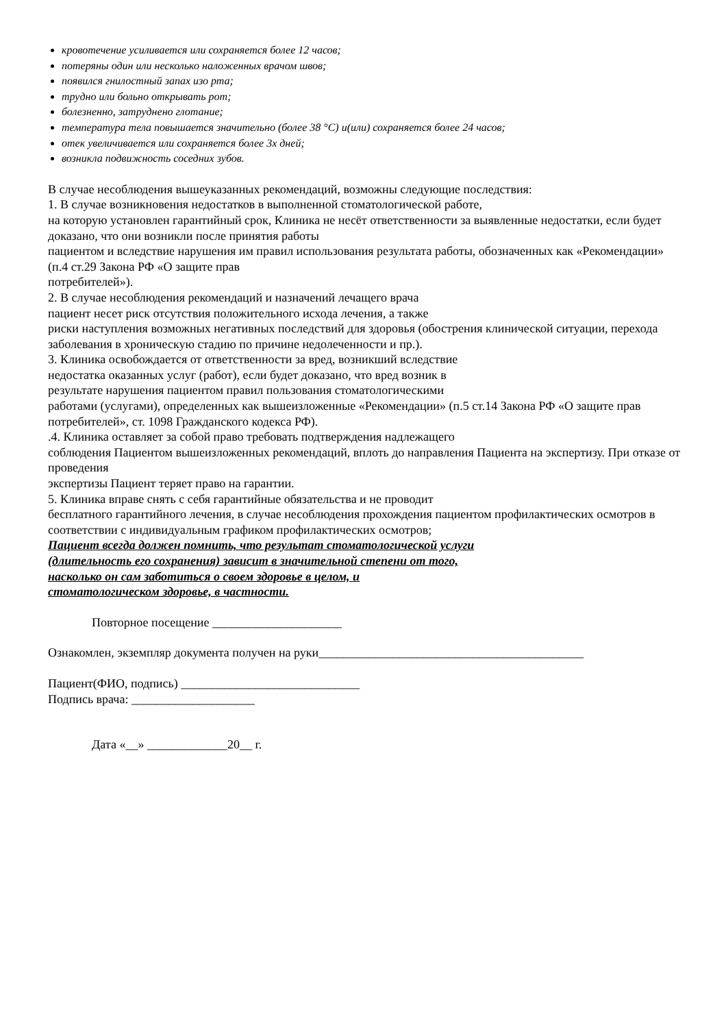кровотечение усиливается или сохраняется более 12 часов;
потеряны один или несколько наложенных врачом швов;
появился гнилостный запах изо рта;
трудно или больно открывать рот;
болезненно, затруднено глотание;
температура тела повышается значительно (более 38 °С) и(или) сохраняется более 24 часов;
отек увеличивается или сохраняется более 3х дней;
возникла подвижность соседних зубов.
В случае несоблюдения вышеуказанных рекомендаций, возможны следующие последствия:
1. В случае возникновения недостатков в выполненной стоматологической работе,
на которую установлен гарантийный срок, Клиника не несёт ответственности за выявленные недостатки, если будет доказано, что они возникли после принятия работы
пациентом и вследствие нарушения им правил использования результата работы, обозначенных как «Рекомендации» (п.4 ст.29 Закона РФ «О защите прав
потребителей»).
2. В случае несоблюдения рекомендаций и назначений лечащего врача
пациент несет риск отсутствия положительного исхода лечения, а также
риски наступления возможных негативных последствий для здоровья (обострения клинической ситуации, перехода заболевания в хроническую стадию по причине недолеченности и пр.).
3. Клиника освобождается от ответственности за вред, возникший вследствие
недостатка оказанных услуг (работ), если будет доказано, что вред возник в
результате нарушения пациентом правил пользования стоматологическими
работами (услугами), определенных как вышеизложенные «Рекомендации» (п.5 ст.14 Закона РФ «О защите прав потребителей», ст. 1098 Гражданского кодекса РФ).
.4. Клиника оставляет за собой право требовать подтверждения надлежащего
соблюдения Пациентом вышеизложенных рекомендаций, вплоть до направления Пациента на экспертизу. При отказе от проведения
экспертизы Пациент теряет право на гарантии.
5. Клиника вправе снять с себя гарантийные обязательства и не проводит
бесплатного гарантийного лечения, в случае несоблюдения прохождения пациентом профилактических осмотров в соответствии с индивидуальным графиком профилактических осмотров;
Пациент всегда должен помнить, что результат стоматологической услуги
(длительность его сохранения) зависит в значительной степени от того,
насколько он сам заботиться о своем здоровье в целом, и
стоматологическом здоровье, в частности.
Повторное посещение _____________________
Ознакомлен, экземпляр документа получен на руки___________________________________________
Пациент(ФИО, подпись) _____________________________
Подпись врача: ____________________
Дата «__» _____________20__ г.